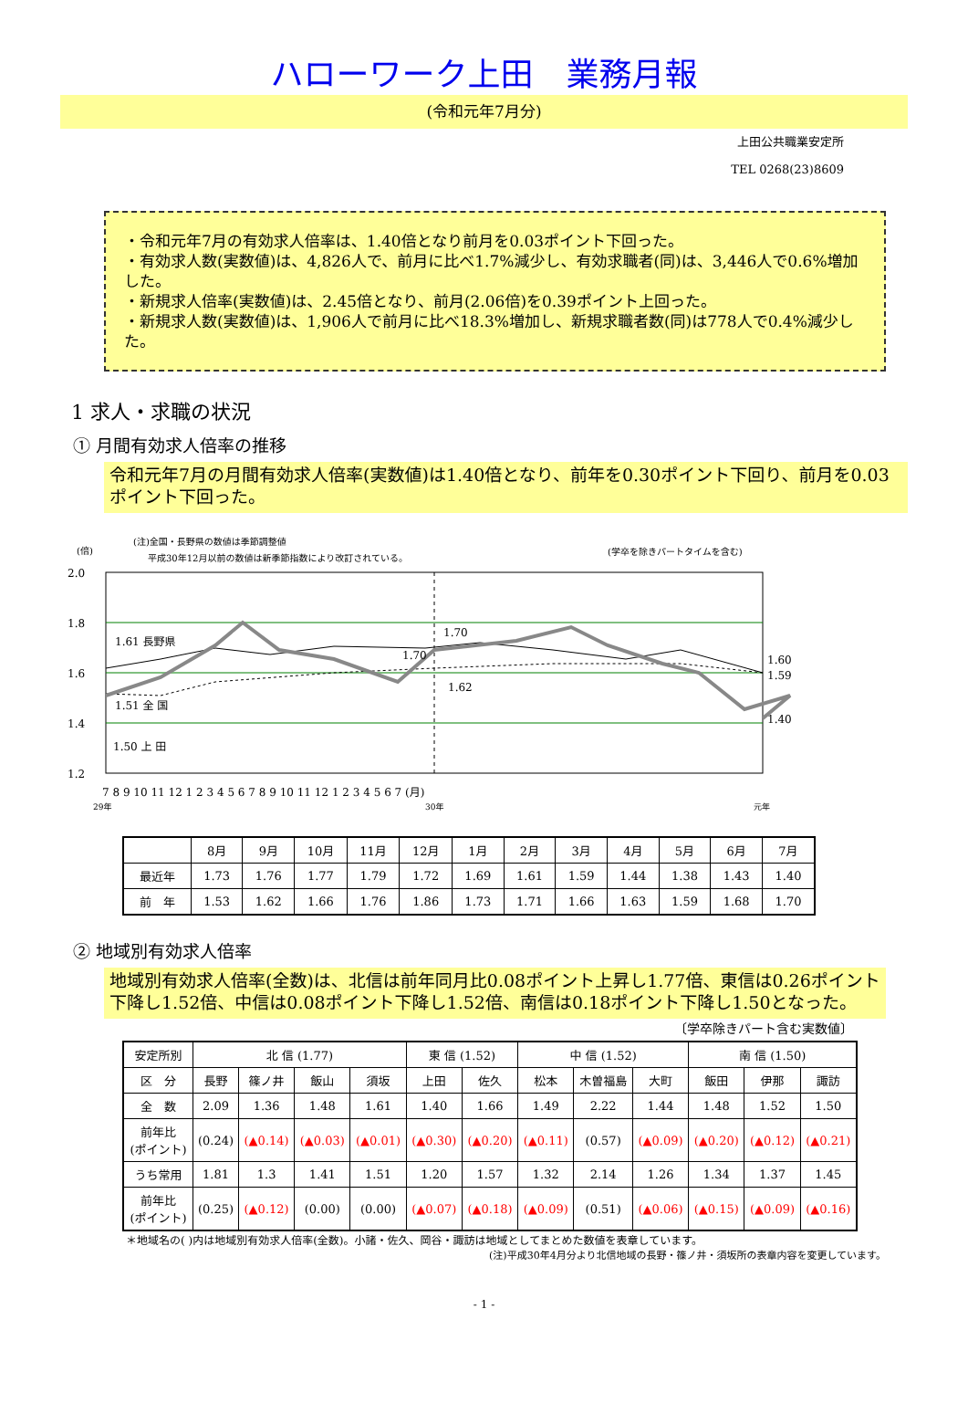ハローワーク上田　業務月報
(令和元年7月分)
上田公共職業安定所
TEL 0268(23)8609
・令和元年7月の有効求人倍率は、1.40倍となり前月を0.03ポイント下回った。
・有効求人数(実数値)は、4,826人で、前月に比べ1.7%減少し、有効求職者(同)は、3,446人で0.6%増加した。
・新規求人倍率(実数値)は、2.45倍となり、前月(2.06倍)を0.39ポイント上回った。
・新規求人数(実数値)は、1,906人で前月に比べ18.3%増加し、新規求職者数(同)は778人で0.4%減少した。
1 求人・求職の状況
① 月間有効求人倍率の推移
令和元年7月の月間有効求人倍率(実数値)は1.40倍となり、前年を0.30ポイント下回り、前月を0.03ポイント下回った。
(注)全国・長野県の数値は季節調整値
平成30年12月以前の数値は新季節指数により改訂されている。
(学卒を除きパートタイムを含む)
(倍)
2.0
1.8
1.6
1.4
1.2
1.61 長野県
1.51 全 国
1.50 上 田
1.70
1.70
1.62
1.60
1.59
1.40
7 8 9 10 11 12 1 2 3 4 5 6 7 8 9 10 11 12 1 2 3 4 5 6 7 (月)
29年
30年
元年
| | 8月 | 9月 | 10月 | 11月 | 12月 | 1月 | 2月 | 3月 | 4月 | 5月 | 6月 | 7月 |
| --- | --- | --- | --- | --- | --- | --- | --- | --- | --- | --- | --- | --- |
| 最近年 | 1.73 | 1.76 | 1.77 | 1.79 | 1.72 | 1.69 | 1.61 | 1.59 | 1.44 | 1.38 | 1.43 | 1.40 |
| 前 年 | 1.53 | 1.62 | 1.66 | 1.76 | 1.86 | 1.73 | 1.71 | 1.66 | 1.63 | 1.59 | 1.68 | 1.70 |
② 地域別有効求人倍率
地域別有効求人倍率(全数)は、北信は前年同月比0.08ポイント上昇し1.77倍、東信は0.26ポイント下降し1.52倍、中信は0.08ポイント下降し1.52倍、南信は0.18ポイント下降し1.50となった。
〔学卒除きパート含む実数値〕
| 安定所別 | 北 信 (1.77) | | | | 東 信 (1.52) | | 中 信 (1.52) | | | 南 信 (1.50) | | |
| 区 分 | 長野 | 篠ノ井 | 飯山 | 須坂 | 上田 | 佐久 | 松本 | 木曽福島 | 大町 | 飯田 | 伊那 | 諏訪 |
| 全 数 | 2.09 | 1.36 | 1.48 | 1.61 | 1.40 | 1.66 | 1.49 | 2.22 | 1.44 | 1.48 | 1.52 | 1.50 |
| 前年比 (ポイント) | (0.24) | (▲0.14) | (▲0.03) | (▲0.01) | (▲0.30) | (▲0.20) | (▲0.11) | (0.57) | (▲0.09) | (▲0.20) | (▲0.12) | (▲0.21) |
| うち常用 | 1.81 | 1.3 | 1.41 | 1.51 | 1.20 | 1.57 | 1.32 | 2.14 | 1.26 | 1.34 | 1.37 | 1.45 |
| 前年比 (ポイント) | (0.25) | (▲0.12) | (0.00) | (0.00) | (▲0.07) | (▲0.18) | (▲0.09) | (0.51) | (▲0.06) | (▲0.15) | (▲0.09) | (▲0.16) |
＊地域名の( )内は地域別有効求人倍率(全数)。小諸・佐久、岡谷・諏訪は地域としてまとめた数値を表章しています。
(注)平成30年4月分より北信地域の長野・篠ノ井・須坂所の表章内容を変更しています。
- 1 -